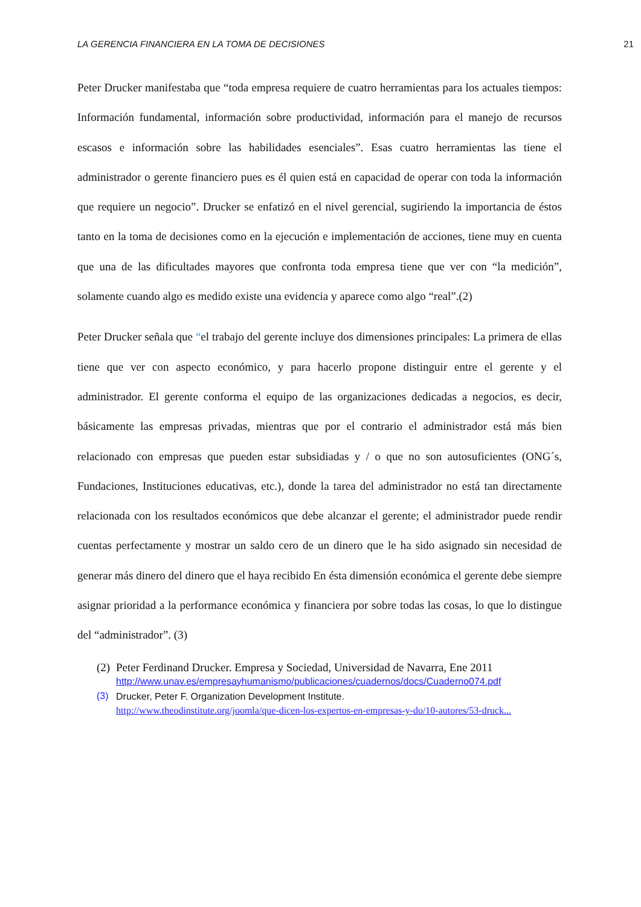LA GERENCIA FINANCIERA EN LA TOMA DE DECISIONES 21
Peter Drucker manifestaba que “toda empresa requiere de cuatro herramientas para los actuales tiempos: Información fundamental, información sobre productividad, información para el manejo de recursos escasos e información sobre las habilidades esenciales”. Esas cuatro herramientas las tiene el administrador o gerente financiero pues es él quien está en capacidad de operar con toda la información que requiere un negocio”. Drucker se enfatizó en el nivel gerencial, sugiriendo la importancia de éstos tanto en la toma de decisiones como en la ejecución e implementación de acciones, tiene muy en cuenta que una de las dificultades mayores que confronta toda empresa tiene que ver con “la medición”, solamente cuando algo es medido existe una evidencia y aparece como algo “real”.(2)
Peter Drucker señala que “el trabajo del gerente incluye dos dimensiones principales: La primera de ellas tiene que ver con aspecto económico, y para hacerlo propone distinguir entre el gerente y el administrador. El gerente conforma el equipo de las organizaciones dedicadas a negocios, es decir, básicamente las empresas privadas, mientras que por el contrario el administrador está más bien relacionado con empresas que pueden estar subsidiadas y / o que no son autosuficientes (ONG´s, Fundaciones, Instituciones educativas, etc.), donde la tarea del administrador no está tan directamente relacionada con los resultados económicos que debe alcanzar el gerente; el administrador puede rendir cuentas perfectamente y mostrar un saldo cero de un dinero que le ha sido asignado sin necesidad de generar más dinero del dinero que el haya recibido En ésta dimensión económica el gerente debe siempre asignar prioridad a la performance económica y financiera por sobre todas las cosas, lo que lo distingue del “administrador”. (3)
(2) Peter Ferdinand Drucker. Empresa y Sociedad, Universidad de Navarra, Ene 2011
http://www.unav.es/empresayhumanismo/publicaciones/cuadernos/docs/Cuaderno074.pdf
(3) Drucker, Peter F. Organization Development Institute.
http://www.theodinstitute.org/joomla/que-dicen-los-expertos-en-empresas-y-do/10-autores/53-druck...